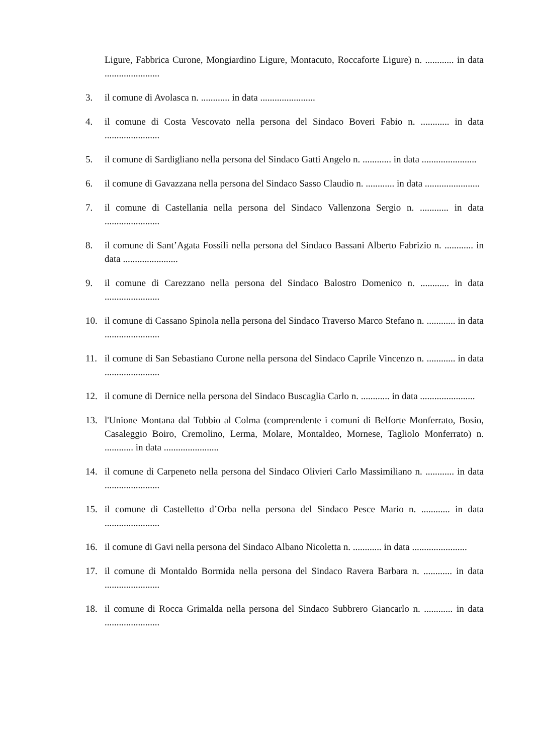Ligure, Fabbrica Curone, Mongiardino Ligure, Montacuto, Roccaforte Ligure) n. ............ in data .......................
3. il comune di Avolasca n. ............ in data .......................
4. il comune di Costa Vescovato nella persona del Sindaco Boveri Fabio n. ............ in data .......................
5. il comune di Sardigliano nella persona del Sindaco Gatti Angelo n. ............ in data .......................
6. il comune di Gavazzana nella persona del Sindaco Sasso Claudio n. ............ in data .......................
7. il comune di Castellania nella persona del Sindaco Vallenzona Sergio n. ............ in data .......................
8. il comune di Sant’Agata Fossili nella persona del Sindaco Bassani Alberto Fabrizio n. ............ in data .......................
9. il comune di Carezzano nella persona del Sindaco Balostro Domenico n. ............ in data .......................
10. il comune di Cassano Spinola nella persona del Sindaco Traverso Marco Stefano n. ............ in data .......................
11. il comune di San Sebastiano Curone nella persona del Sindaco Caprile Vincenzo n. ............ in data .......................
12. il comune di Dernice nella persona del Sindaco Buscaglia Carlo n. ............ in data .......................
13. l'Unione Montana dal Tobbio al Colma (comprendente i comuni di Belforte Monferrato, Bosio, Casaleggio Boiro, Cremolino, Lerma, Molare, Montaldeo, Mornese, Tagliolo Monferrato) n. ............ in data .......................
14. il comune di Carpeneto nella persona del Sindaco Olivieri Carlo Massimiliano n. ............ in data .......................
15. il comune di Castelletto d’Orba nella persona del Sindaco Pesce Mario n. ............ in data .......................
16. il comune di Gavi nella persona del Sindaco Albano Nicoletta n. ............ in data .......................
17. il comune di Montaldo Bormida nella persona del Sindaco Ravera Barbara n. ............ in data .......................
18. il comune di Rocca Grimalda nella persona del Sindaco Subbrero Giancarlo n. ............ in data .......................